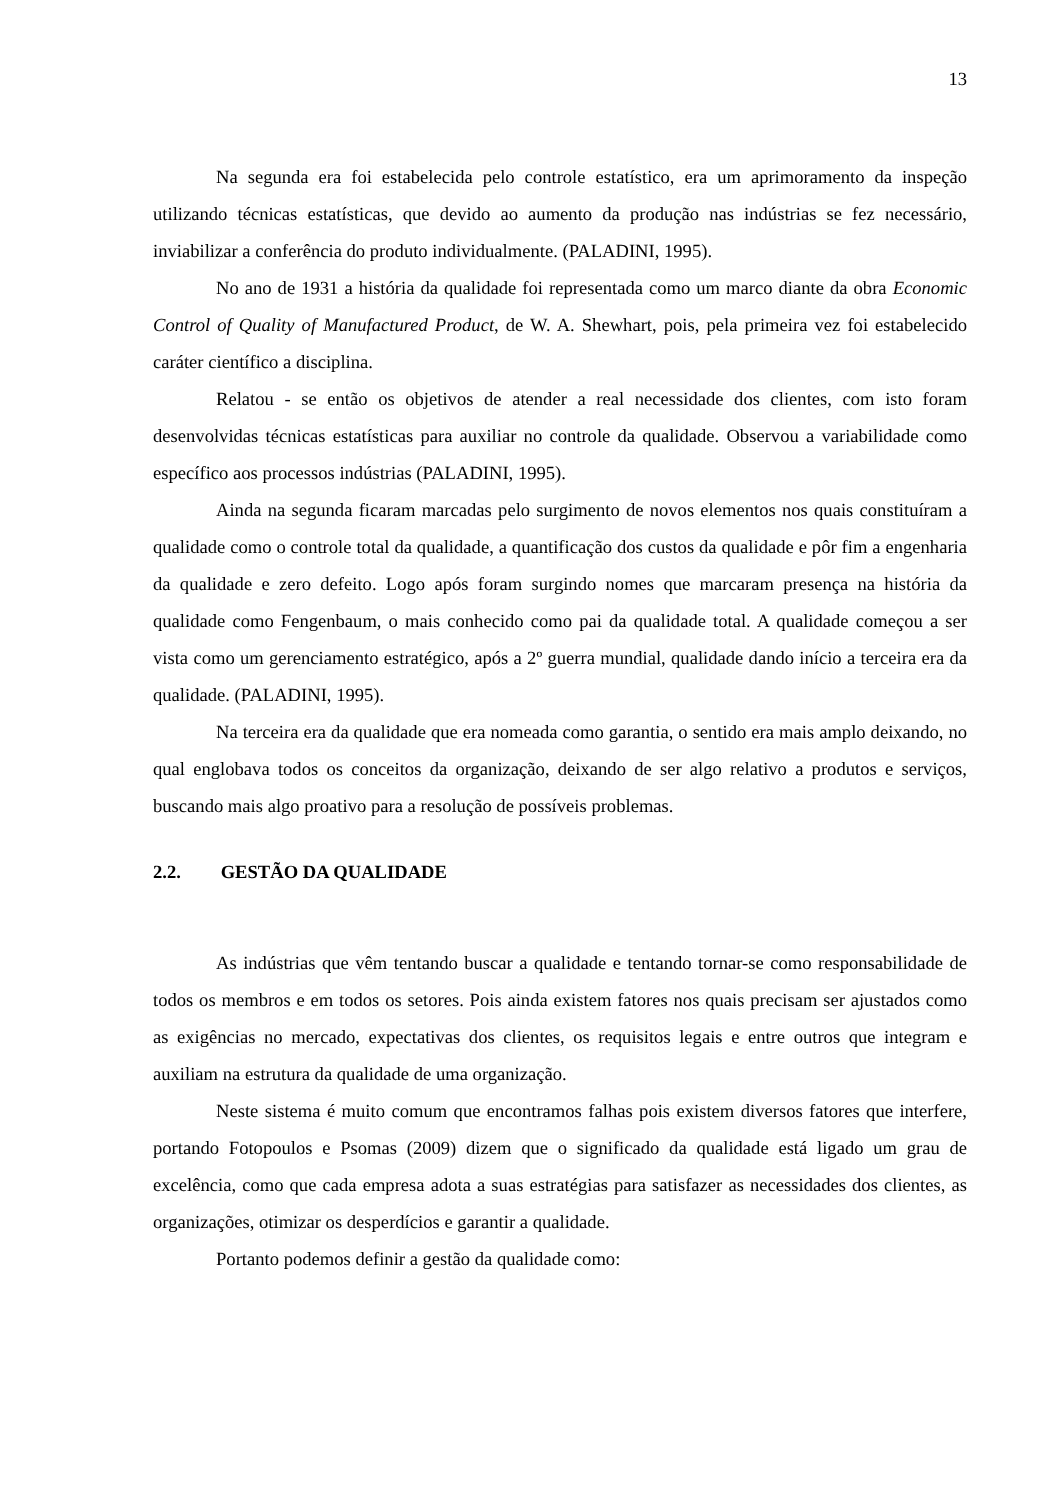13
Na segunda era foi estabelecida pelo controle estatístico, era um aprimoramento da inspeção utilizando técnicas estatísticas, que devido ao aumento da produção nas indústrias se fez necessário, inviabilizar a conferência do produto individualmente. (PALADINI, 1995).
No ano de 1931 a história da qualidade foi representada como um marco diante da obra Economic Control of Quality of Manufactured Product, de W. A. Shewhart, pois, pela primeira vez foi estabelecido caráter científico a disciplina.
Relatou - se então os objetivos de atender a real necessidade dos clientes, com isto foram desenvolvidas técnicas estatísticas para auxiliar no controle da qualidade. Observou a variabilidade como específico aos processos indústrias (PALADINI, 1995).
Ainda na segunda ficaram marcadas pelo surgimento de novos elementos nos quais constituíram a qualidade como o controle total da qualidade, a quantificação dos custos da qualidade e pôr fim a engenharia da qualidade e zero defeito. Logo após foram surgindo nomes que marcaram presença na história da qualidade como Fengenbaum, o mais conhecido como pai da qualidade total. A qualidade começou a ser vista como um gerenciamento estratégico, após a 2º guerra mundial, qualidade dando início a terceira era da qualidade. (PALADINI, 1995).
Na terceira era da qualidade que era nomeada como garantia, o sentido era mais amplo deixando, no qual englobava todos os conceitos da organização, deixando de ser algo relativo a produtos e serviços, buscando mais algo proativo para a resolução de possíveis problemas.
2.2. GESTÃO DA QUALIDADE
As indústrias que vêm tentando buscar a qualidade e tentando tornar-se como responsabilidade de todos os membros e em todos os setores. Pois ainda existem fatores nos quais precisam ser ajustados como as exigências no mercado, expectativas dos clientes, os requisitos legais e entre outros que integram e auxiliam na estrutura da qualidade de uma organização.
Neste sistema é muito comum que encontramos falhas pois existem diversos fatores que interfere, portando Fotopoulos e Psomas (2009) dizem que o significado da qualidade está ligado um grau de excelência, como que cada empresa adota a suas estratégias para satisfazer as necessidades dos clientes, as organizações, otimizar os desperdícios e garantir a qualidade.
Portanto podemos definir a gestão da qualidade como: